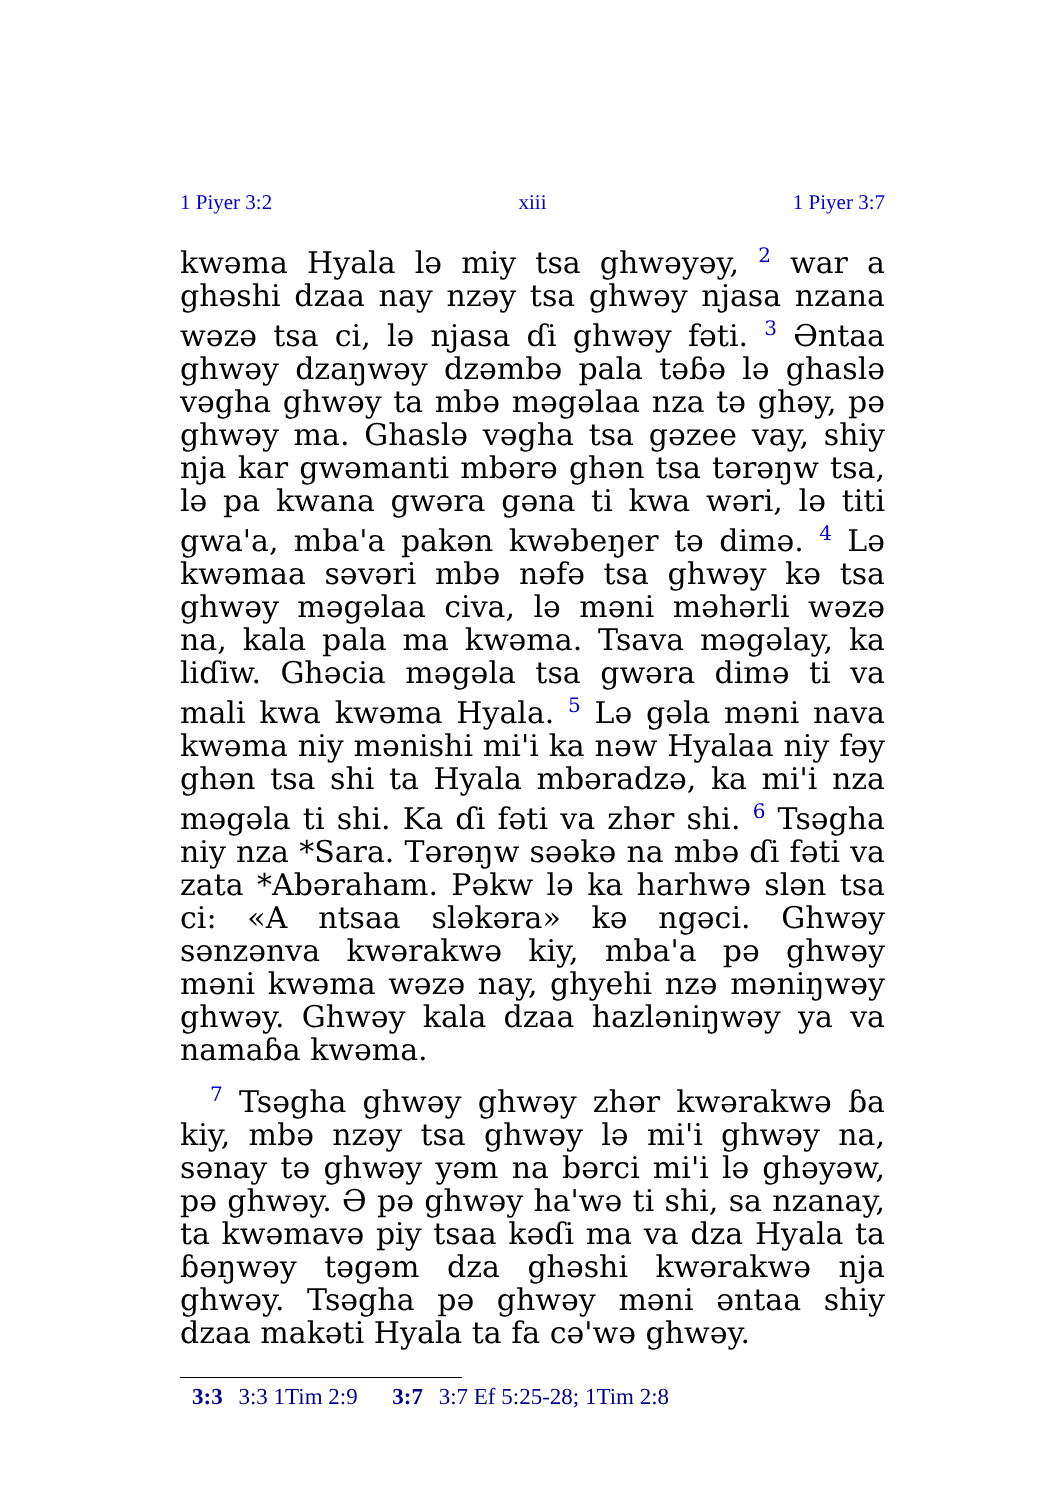1 Piyer 3:2 xiii 1 Piyer 3:7
kwəma Hyala lə miy tsa ghwəyəy, <sup>2</sup> war a ghəshi dzaa nay nzəy tsa ghwəy njasa nzana wəzə tsa ci, lə njasa ɗi ghwəy fəti. <sup>3</sup> Əntaa ghwəy dzaŋwəy dzəmbə pala təɓə lə ghaslə vəgha ghwəy ta mbə məgəlaa nza tə ghəy, pə ghwəy ma. Ghaslə vəgha tsa gəzee vay, shiy nja kar gwəmanti mbərə ghən tsa tərəŋw tsa, lə pa kwana gwəra gəna ti kwa wəri, lə titi gwa'a, mba'a pakən kwəbeŋer tə dimə. <sup>4</sup> Lə kwəmaa səvəri mbə nəfə tsa ghwəy kə tsa ghwəy məgəlaa civa, lə məni məhərli wəzə na, kala pala ma kwəma. Tsava məgəlay, ka liɗiw. Ghəcia məgəla tsa gwəra dimə ti va mali kwa kwəma Hyala. <sup>5</sup> Lə gəla məni nava kwəma niy mənishi mi'i ka nəw Hyalaa niy fəy ghən tsa shi ta Hyala mbəradzə, ka mi'i nza məgəla ti shi. Ka ɗi fəti va zhər shi. <sup>6</sup> Tsəgha niy nza *Sara. Tərəŋw səəkə na mbə ɗi fəti va zata *Abəraham. Pəkw lə ka harhwə slən tsa ci: «A ntsaa sləkəra» kə ngəci. Ghwəy sənzənva kwərakwə kiy, mba'a pə ghwəy məni kwəma wəzə nay, ghyehi nzə məniŋwəy ghwəy. Ghwəy kala dzaa hazləniŋwəy ya va namaɓa kwəma.
<sup>7</sup> Tsəgha ghwəy ghwəy zhər kwərakwə ɓa kiy, mbə nzəy tsa ghwəy lə mi'i ghwəy na, sənay tə ghwəy yəm na bərci mi'i lə ghəyəw, pə ghwəy. Ə pə ghwəy ha'wə ti shi, sa nzanay, ta kwəmavə piy tsaa kəɗi ma va dza Hyala ta ɓəŋwəy təgəm dza ghəshi kwərakwə nja ghwəy. Tsəgha pə ghwəy məni əntaa shiy dzaa makəti Hyala ta fa cə'wə ghwəy.
3:3 3:3 1Tim 2:9 3:7 3:7 Ef 5:25-28; 1Tim 2:8